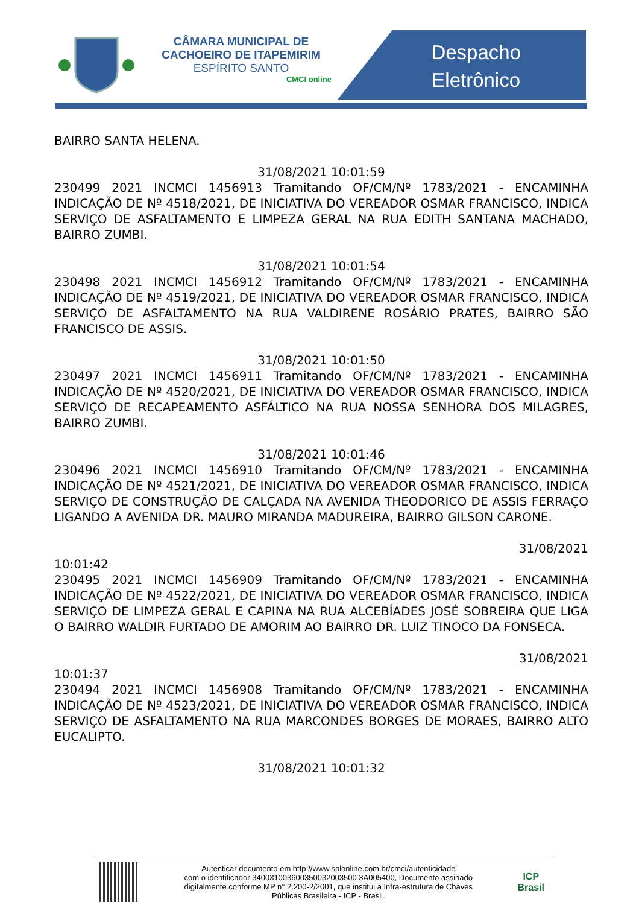CÂMARA MUNICIPAL DE
CACHOEIRO DE ITAPEMIRIM
ESPÍRITO SANTO
CMCI online
Despacho
Eletrônico
BAIRRO SANTA HELENA.
31/08/2021 10:01:59
230499 2021 INCMCI 1456913 Tramitando OF/CM/Nº 1783/2021 - ENCAMINHA INDICAÇÃO DE Nº 4518/2021, DE INICIATIVA DO VEREADOR OSMAR FRANCISCO, INDICA SERVIÇO DE ASFALTAMENTO E LIMPEZA GERAL NA RUA EDITH SANTANA MACHADO, BAIRRO ZUMBI.
31/08/2021 10:01:54
230498 2021 INCMCI 1456912 Tramitando OF/CM/Nº 1783/2021 - ENCAMINHA INDICAÇÃO DE Nº 4519/2021, DE INICIATIVA DO VEREADOR OSMAR FRANCISCO, INDICA SERVIÇO DE ASFALTAMENTO NA RUA VALDIRENE ROSÁRIO PRATES, BAIRRO SÃO FRANCISCO DE ASSIS.
31/08/2021 10:01:50
230497 2021 INCMCI 1456911 Tramitando OF/CM/Nº 1783/2021 - ENCAMINHA INDICAÇÃO DE Nº 4520/2021, DE INICIATIVA DO VEREADOR OSMAR FRANCISCO, INDICA SERVIÇO DE RECAPEAMENTO ASFÁLTICO NA RUA NOSSA SENHORA DOS MILAGRES, BAIRRO ZUMBI.
31/08/2021 10:01:46
230496 2021 INCMCI 1456910 Tramitando OF/CM/Nº 1783/2021 - ENCAMINHA INDICAÇÃO DE Nº 4521/2021, DE INICIATIVA DO VEREADOR OSMAR FRANCISCO, INDICA SERVIÇO DE CONSTRUÇÃO DE CALÇADA NA AVENIDA THEODORICO DE ASSIS FERRAÇO LIGANDO A AVENIDA DR. MAURO MIRANDA MADUREIRA, BAIRRO GILSON CARONE.
31/08/2021
10:01:42
230495 2021 INCMCI 1456909 Tramitando OF/CM/Nº 1783/2021 - ENCAMINHA INDICAÇÃO DE Nº 4522/2021, DE INICIATIVA DO VEREADOR OSMAR FRANCISCO, INDICA SERVIÇO DE LIMPEZA GERAL E CAPINA NA RUA ALCEBÍADES JOSÉ SOBREIRA QUE LIGA O BAIRRO WALDIR FURTADO DE AMORIM AO BAIRRO DR. LUIZ TINOCO DA FONSECA.
31/08/2021
10:01:37
230494 2021 INCMCI 1456908 Tramitando OF/CM/Nº 1783/2021 - ENCAMINHA INDICAÇÃO DE Nº 4523/2021, DE INICIATIVA DO VEREADOR OSMAR FRANCISCO, INDICA SERVIÇO DE ASFALTAMENTO NA RUA MARCONDES BORGES DE MORAES, BAIRRO ALTO EUCALIPTO.
31/08/2021 10:01:32
Autenticar documento em http://www.splonline.com.br/cmci/autenticidade
com o identificador 340031003600350032003500 3A005400, Documento assinado
digitalmente conforme MP n° 2.200-2/2001, que institui a Infra-estrutura de Chaves
Públicas Brasileira - ICP - Brasil.
ICP
Brasil